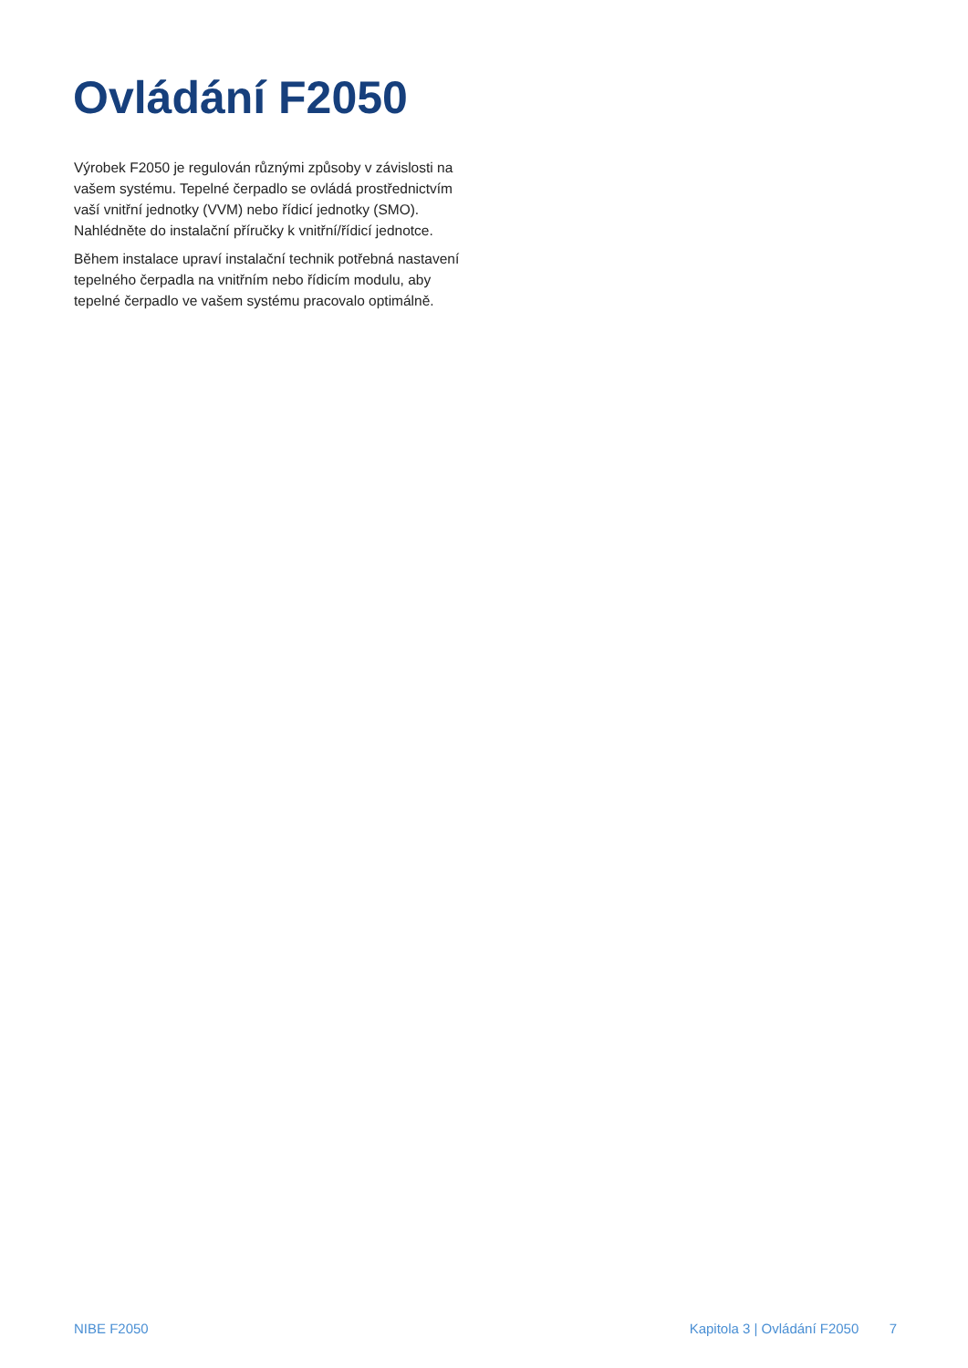Ovládání F2050
Výrobek F2050 je regulován různými způsoby v závislosti na vašem systému. Tepelné čerpadlo se ovládá prostřednictvím vaší vnitřní jednotky (VVM) nebo řídicí jednotky (SMO). Nahlédněte do instalační příručky k vnitřní/řídicí jednotce.
Během instalace upraví instalační technik potřebná nastavení tepelného čerpadla na vnitřním nebo řídicím modulu, aby tepelné čerpadlo ve vašem systému pracovalo optimálně.
NIBE F2050 Kapitola 3 | Ovládání F2050 7